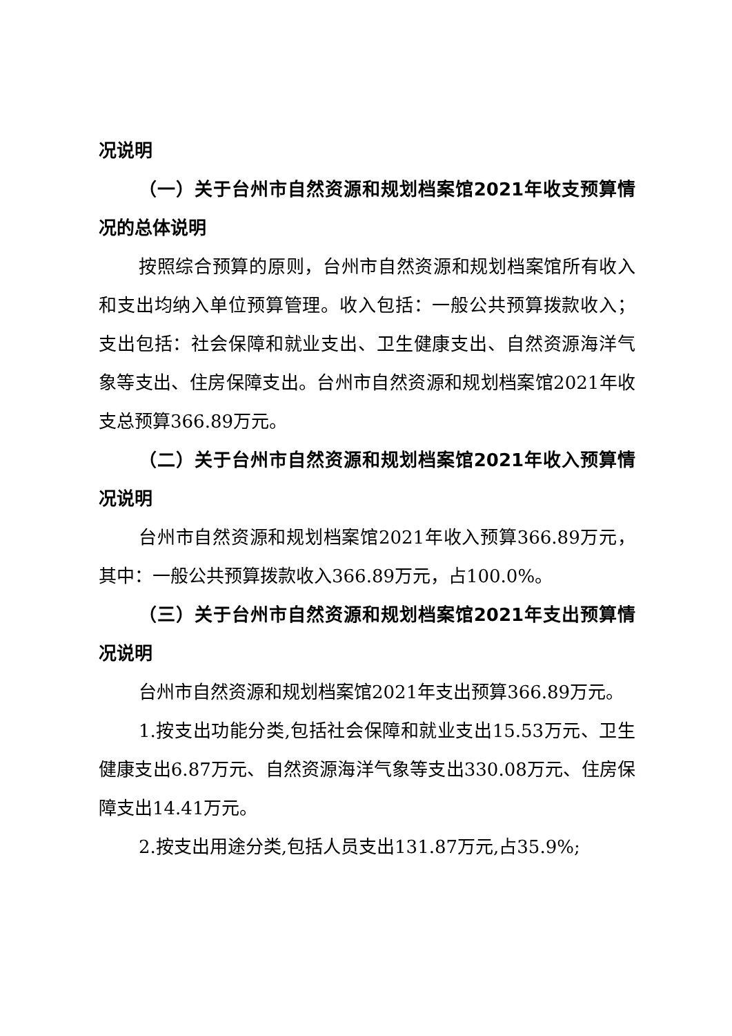况说明
（一）关于台州市自然资源和规划档案馆2021年收支预算情况的总体说明
按照综合预算的原则，台州市自然资源和规划档案馆所有收入和支出均纳入单位预算管理。收入包括：一般公共预算拨款收入；支出包括：社会保障和就业支出、卫生健康支出、自然资源海洋气象等支出、住房保障支出。台州市自然资源和规划档案馆2021年收支总预算366.89万元。
（二）关于台州市自然资源和规划档案馆2021年收入预算情况说明
台州市自然资源和规划档案馆2021年收入预算366.89万元，其中：一般公共预算拨款收入366.89万元，占100.0%。
（三）关于台州市自然资源和规划档案馆2021年支出预算情况说明
台州市自然资源和规划档案馆2021年支出预算366.89万元。
1.按支出功能分类,包括社会保障和就业支出15.53万元、卫生健康支出6.87万元、自然资源海洋气象等支出330.08万元、住房保障支出14.41万元。
2.按支出用途分类,包括人员支出131.87万元,占35.9%;